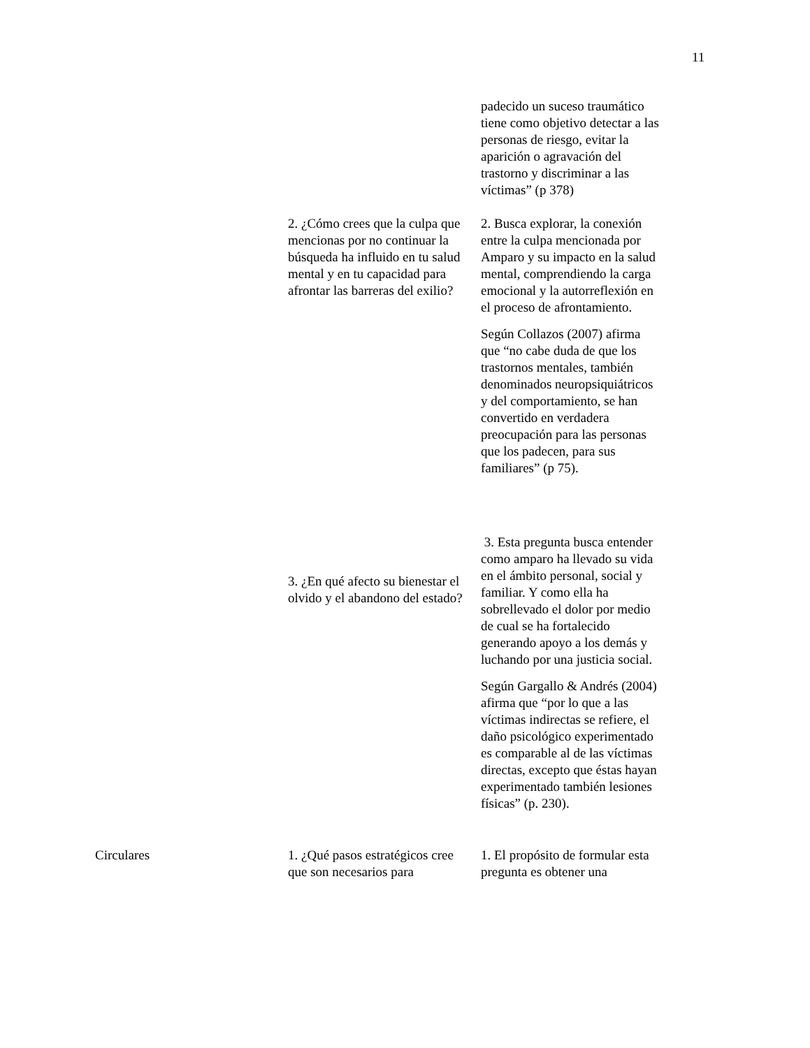11
| | | padecido un suceso traumático tiene como objetivo detectar a las personas de riesgo, evitar la aparición o agravación del trastorno y discriminar a las víctimas” (p 378) |
| | 2. ¿Cómo crees que la culpa que mencionas por no continuar la búsqueda ha influido en tu salud mental y en tu capacidad para afrontar las barreras del exilio? | 2. Busca explorar, la conexión entre la culpa mencionada por Amparo y su impacto en la salud mental, comprendiendo la carga emocional y la autorreflexión en el proceso de afrontamiento. Según Collazos (2007) afirma que “no cabe duda de que los trastornos mentales, también denominados neuropsiquiátricos y del comportamiento, se han convertido en verdadera preocupación para las personas que los padecen, para sus familiares” (p 75). |
| | 3. ¿En qué afecto su bienestar el olvido y el abandono del estado? | 3. Esta pregunta busca entender como amparo ha llevado su vida en el ámbito personal, social y familiar. Y como ella ha sobrellevado el dolor por medio de cual se ha fortalecido generando apoyo a los demás y luchando por una justicia social. Según Gargallo & Andrés (2004) afirma que “por lo que a las víctimas indirectas se refiere, el daño psicológico experimentado es comparable al de las víctimas directas, excepto que éstas hayan experimentado también lesiones físicas” (p. 230). |
| Circulares | 1. ¿Qué pasos estratégicos cree que son necesarios para | 1. El propósito de formular esta pregunta es obtener una |